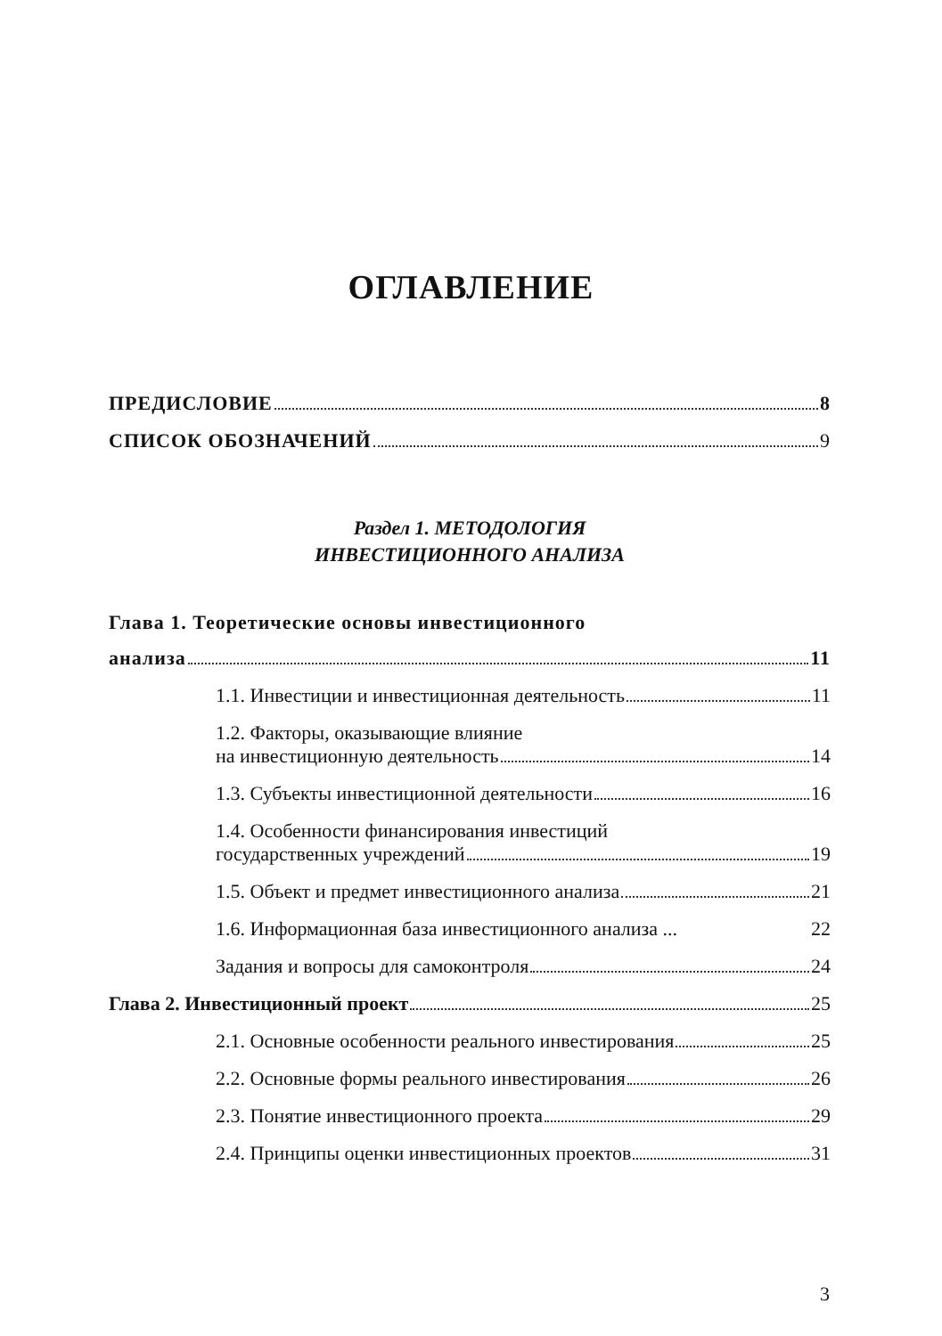ОГЛАВЛЕНИЕ
ПРЕДИСЛОВИЕ 8
СПИСОК ОБОЗНАЧЕНИЙ 9
Раздел 1. МЕТОДОЛОГИЯ
ИНВЕСТИЦИОННОГО АНАЛИЗА
Глава 1. Теоретические основы инвестиционного
анализа 11
1.1. Инвестиции и инвестиционная деятельность 11
1.2. Факторы, оказывающие влияние
на инвестиционную деятельность 14
1.3. Субъекты инвестиционной деятельности 16
1.4. Особенности финансирования инвестиций
государственных учреждений 19
1.5. Объект и предмет инвестиционного анализа 21
1.6. Информационная база инвестиционного анализа ... 22
Задания и вопросы для самоконтроля 24
Глава 2. Инвестиционный проект 25
2.1. Основные особенности реального инвестирования 25
2.2. Основные формы реального инвестирования 26
2.3. Понятие инвестиционного проекта 29
2.4. Принципы оценки инвестиционных проектов 31
3